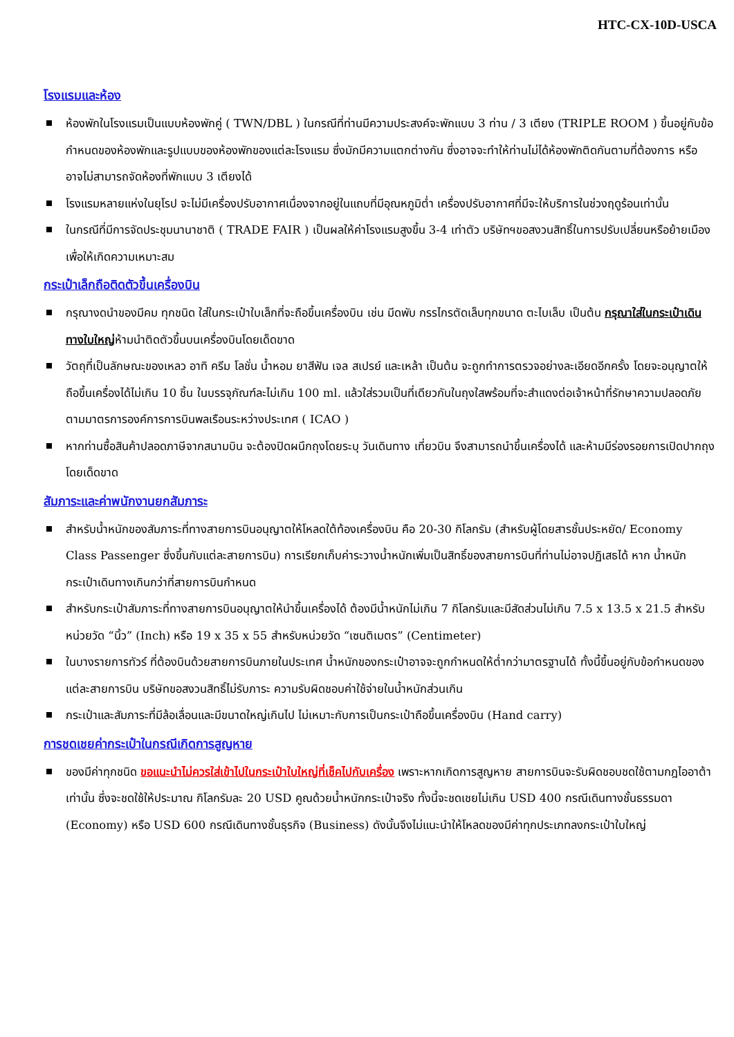HTC-CX-10D-USCA
โรงแรมและห้อง
ห้องพักในโรงแรมเป็นแบบห้องพักคู่ ( TWN/DBL ) ในกรณีที่ท่านมีความประสงค์จะพักแบบ 3 ท่าน / 3 เตียง (TRIPLE ROOM ) ขึ้นอยู่กับข้อกำหนดของห้องพักและรูปแบบของห้องพักของแต่ละโรงแรม ซึ่งมักมีความแตกต่างกัน ซึ่งอาจจะทำให้ท่านไม่ได้ห้องพักติดกันตามที่ต้องการ หรือ อาจไม่สามารถจัดห้องที่พักแบบ 3 เตียงได้
โรงแรมหลายแห่งในยุโรป จะไม่มีเครื่องปรับอากาศเนื่องจากอยู่ในแถบที่มีอุณหภูมิต่ำ เครื่องปรับอากาศที่มีจะให้บริการในช่วงฤดูร้อนเท่านั้น
ในกรณีที่มีการจัดประชุมนานาชาติ ( TRADE FAIR ) เป็นผลให้ค่าโรงแรมสูงขึ้น 3-4 เท่าตัว บริษัทฯขอสงวนสิทธิ์ในการปรับเปลี่ยนหรือย้ายเมืองเพื่อให้เกิดความเหมาะสม
กระเป๋าเล็กถือติดตัวขึ้นเครื่องบิน
กรุณางดนำของมีคม ทุกชนิด ใส่ในกระเป๋าใบเล็กที่จะถือขึ้นเครื่องบิน เช่น มีดพับ กรรไกรตัดเล็บทุกขนาด ตะไบเล็บ เป็นต้น กรุณาใส่ในกระเป๋าเดินทางใบใหญ่ห้ามนำติดตัวขึ้นบนเครื่องบินโดยเด็ดขาด
วัตถุที่เป็นลักษณะของเหลว อาทิ ครีม โลชั่น น้ำหอม ยาสีฟัน เจล สเปรย์ และเหล้า เป็นต้น จะถูกทำการตรวจอย่างละเอียดอีกครั้ง โดยจะอนุญาตให้ถือขึ้นเครื่องได้ไม่เกิน 10 ชิ้น ในบรรจุภัณฑ์ละไม่เกิน 100 ml. แล้วใส่รวมเป็นที่เดียวกันในถุงใสพร้อมที่จะสำแดงต่อเจ้าหน้าที่รักษาความปลอดภัยตามมาตรการองค์การการบินพลเรือนระหว่างประเทศ ( ICAO )
หากท่านซื้อสินค้าปลอดภาษีจากสนามบิน จะต้องปิดผนึกถุงโดยระบุ วันเดินทาง เที่ยวบิน จึงสามารถนำขึ้นเครื่องได้ และห้ามมีร่องรอยการเปิดปากถุงโดยเด็ดขาด
สัมภาระและค่าพนักงานยกสัมภาระ
สำหรับน้ำหนักของสัมภาระที่ทางสายการบินอนุญาตให้โหลดใต้ท้องเครื่องบิน คือ 20-30 กิโลกรัม (สำหรับผู้โดยสารชั้นประหยัด/ Economy Class Passenger ซึ่งขึ้นกับแต่ละสายการบิน) การเรียกเก็บค่าระวางน้ำหนักเพิ่มเป็นสิทธิ์ของสายการบินที่ท่านไม่อาจปฏิเสธได้ หาก น้ำหนักกระเป๋าเดินทางเกินกว่าที่สายการบินกำหนด
สำหรับกระเป๋าสัมภาระที่ทางสายการบินอนุญาตให้นำขึ้นเครื่องได้ ต้องมีน้ำหนักไม่เกิน 7 กิโลกรัมและมีสัดส่วนไม่เกิน 7.5 x 13.5 x 21.5 สำหรับหน่วยวัด “นิ้ว” (Inch) หรือ 19 x 35 x 55 สำหรับหน่วยวัด “เซนติเมตร” (Centimeter)
ในบางรายการทัวร์ ที่ต้องบินด้วยสายการบินภายในประเทศ น้ำหนักของกระเป๋าอาจจะถูกกำหนดให้ต่ำกว่ามาตรฐานได้ ทั้งนี้ขึ้นอยู่กับข้อกำหนดของแต่ละสายการบิน บริษัทขอสงวนสิทธิ์ไม่รับภาระ ความรับผิดชอบค่าใช้จ่ายในน้ำหนักส่วนเกิน
กระเป๋าและสัมภาระที่มีล้อเลื่อนและมีขนาดใหญ่เกินไป ไม่เหมาะกับการเป็นกระเป๋าถือขึ้นเครื่องบิน (Hand carry)
การชดเชยค่ากระเป๋าในกรณีเกิดการสูญหาย
ของมีค่าทุกชนิด ขอแนะนำไม่ควรใส่เข้าไปในกระเป๋าใบใหญ่ที่เช็คไปกับเครื่อง เพราะหากเกิดการสูญหาย สายการบินจะรับผิดชอบชดใช้ตามกฎไออาต้าเท่านั้น ซึ่งจะชดใช้ให้ประมาณ กิโลกรัมละ 20 USD คูณด้วยน้ำหนักกระเป๋าจริง ทั้งนี้จะชดเชยไม่เกิน USD 400 กรณีเดินทางชั้นธรรมดา (Economy) หรือ USD 600 กรณีเดินทางชั้นธุรกิจ (Business) ดังนั้นจึงไม่แนะนำให้โหลดของมีค่าทุกประเภทลงกระเป๋าใบใหญ่